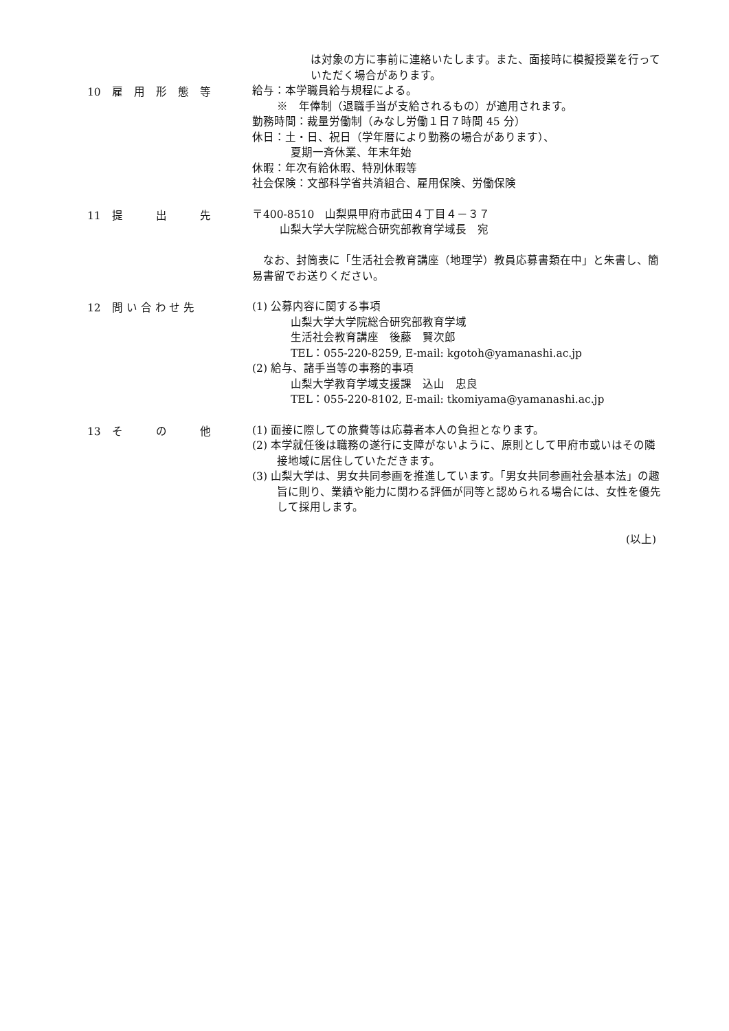は対象の方に事前に連絡いたします。また、面接時に模擬授業を行っていただく場合があります。
10　雇　用　形　態　等
給与：本学職員給与規程による。
※　年俸制（退職手当が支給されるもの）が適用されます。
勤務時間：裁量労働制（みなし労働１日７時間 45 分）
休日：土・日、祝日（学年暦により勤務の場合があります）、
夏期一斉休業、年末年始
休暇：年次有給休暇、特別休暇等
社会保険：文部科学省共済組合、雇用保険、労働保険
11　提　　　出　　　先
〒400-8510　山梨県甲府市武田４丁目４－３７
山梨大学大学院総合研究部教育学域長　宛
　なお、封筒表に「生活社会教育講座（地理学）教員応募書類在中」と朱書し、簡易書留でお送りください。
12　問 い 合 わ せ 先
(1) 公募内容に関する事項
山梨大学大学院総合研究部教育学域
生活社会教育講座　後藤　賢次郎
TEL：055-220-8259, E-mail: kgotoh@yamanashi.ac.jp
(2) 給与、諸手当等の事務的事項
山梨大学教育学域支援課　込山　忠良
TEL：055-220-8102, E-mail: tkomiyama@yamanashi.ac.jp
13　そ　　　の　　　他
(1) 面接に際しての旅費等は応募者本人の負担となります。
(2) 本学就任後は職務の遂行に支障がないように、原則として甲府市或いはその隣接地域に居住していただきます。
(3) 山梨大学は、男女共同参画を推進しています。「男女共同参画社会基本法」の趣旨に則り、業績や能力に関わる評価が同等と認められる場合には、女性を優先して採用します。
(以上)